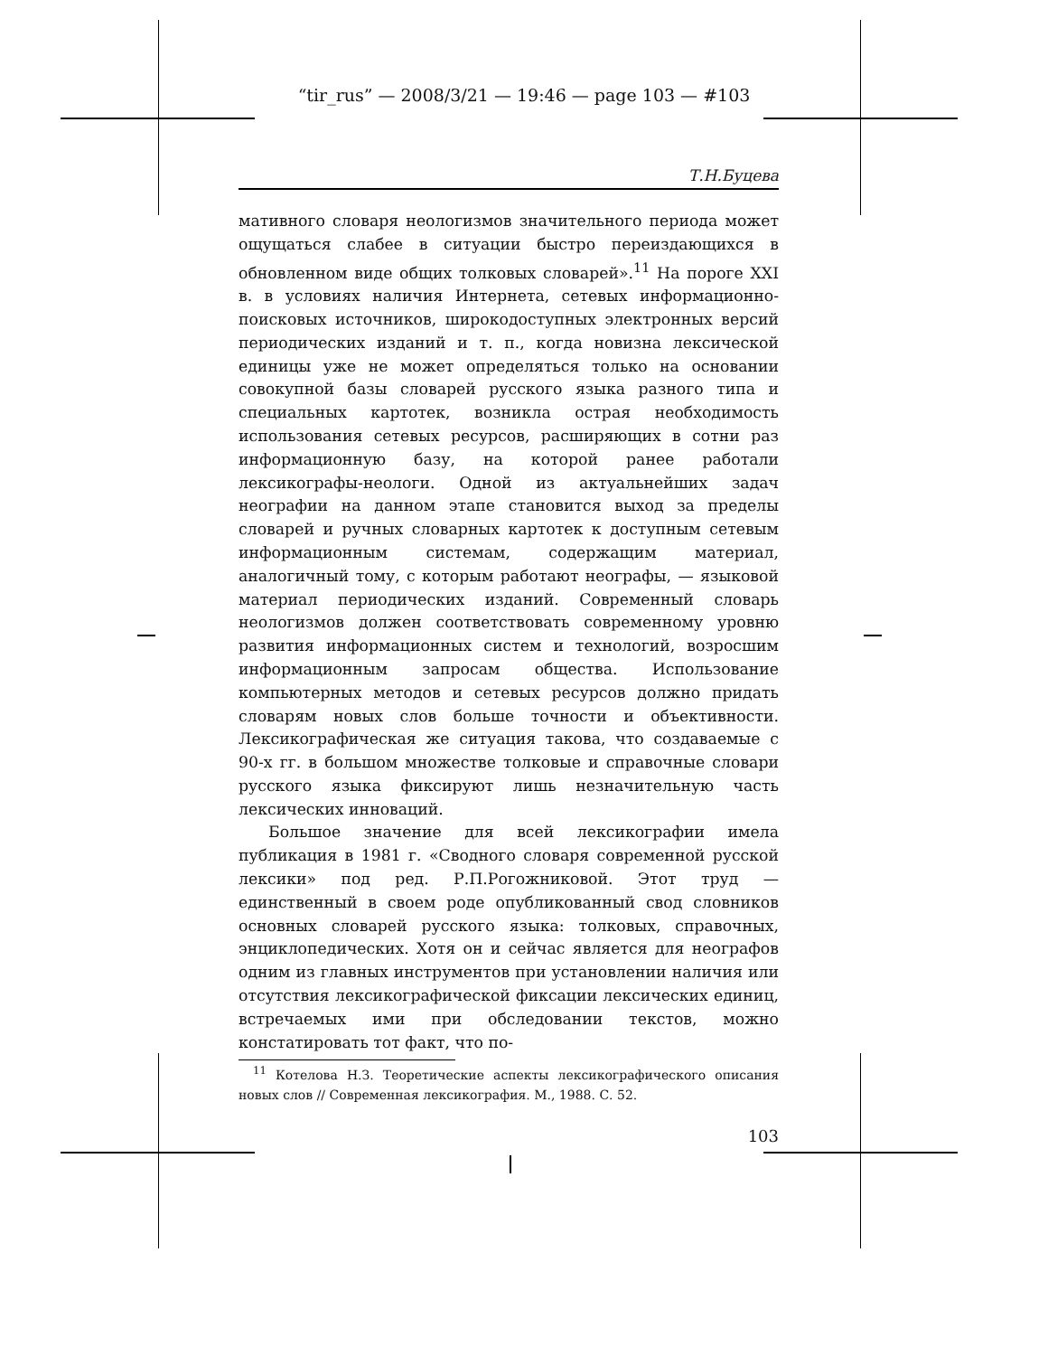“tir_rus” — 2008/3/21 — 19:46 — page 103 — #103
Т.Н.Буцева
мативного словаря неологизмов значительного периода может ощущаться слабее в ситуации быстро переиздающихся в обновленном виде общих толковых словарей».<sup>11</sup> На пороге XXI в. в условиях наличия Интернета, сетевых информационно-поисковых источников, широкодоступных электронных версий периодических изданий и т. п., когда новизна лексической единицы уже не может определяться только на основании совокупной базы словарей русского языка разного типа и специальных картотек, возникла острая необходимость использования сетевых ресурсов, расширяющих в сотни раз информационную базу, на которой ранее работали лексикографы-неологи. Одной из актуальнейших задач неографии на данном этапе становится выход за пределы словарей и ручных словарных картотек к доступным сетевым информационным системам, содержащим материал, аналогичный тому, с которым работают неографы, — языковой материал периодических изданий. Современный словарь неологизмов должен соответствовать современному уровню развития информационных систем и технологий, возросшим информационным запросам общества. Использование компьютерных методов и сетевых ресурсов должно придать словарям новых слов больше точности и объективности. Лексикографическая же ситуация такова, что создаваемые с 90-х гг. в большом множестве толковые и справочные словари русского языка фиксируют лишь незначительную часть лексических инноваций.
Большое значение для всей лексикографии имела публикация в 1981 г. «Сводного словаря современной русской лексики» под ред. Р.П.Рогожниковой. Этот труд — единственный в своем роде опубликованный свод словников основных словарей русского языка: толковых, справочных, энциклопедических. Хотя он и сейчас является для неографов одним из главных инструментов при установлении наличия или отсутствия лексикографической фиксации лексических единиц, встречаемых ими при обследовании текстов, можно констатировать тот факт, что по-
<sup>11</sup> Котелова Н.З. Теоретические аспекты лексикографического описания новых слов // Современная лексикография. М., 1988. С. 52.
103